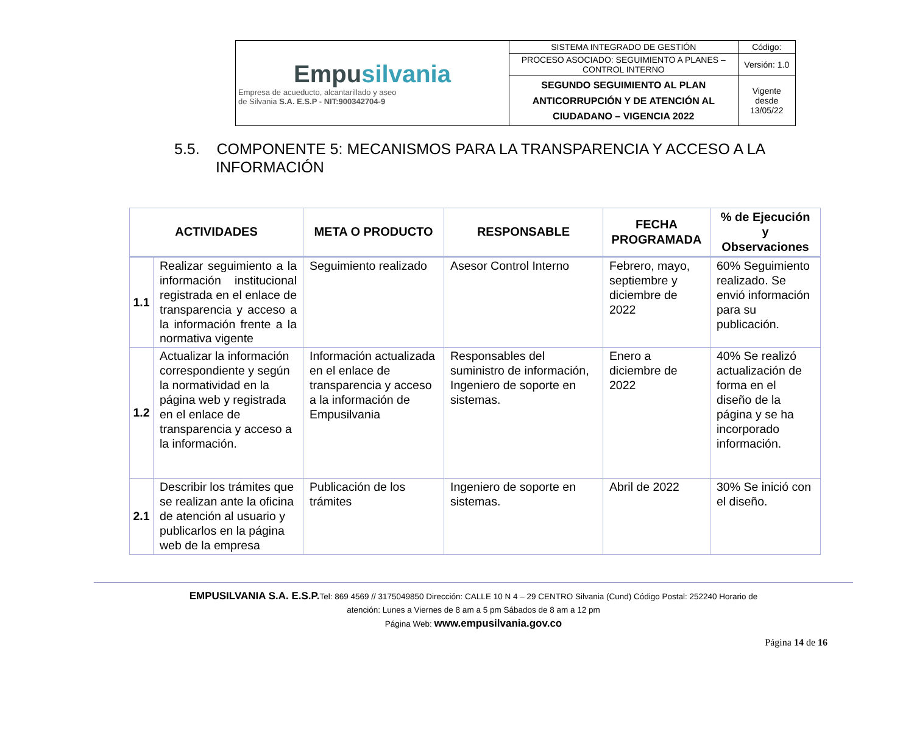| Empu silvania Empresa de acueducto, alcantarillado y aseo de Silvania S.A. E.S.P - NIT:900342704-9 | SISTEMA INTEGRADO DE GESTIÓN | Código: |
| | PROCESO ASOCIADO: SEGUIMIENTO A PLANES – CONTROL INTERNO | Versión: 1.0 |
| | SEGUNDO SEGUIMIENTO AL PLAN ANTICORRUPCIÓN Y DE ATENCIÓN AL CIUDADANO – VIGENCIA 2022 | Vigente desde 13/05/22 |
5.5. COMPONENTE 5: MECANISMOS PARA LA TRANSPARENCIA Y ACCESO A LA INFORMACIÓN
| ACTIVIDADES | | META O PRODUCTO | RESPONSABLE | FECHA PROGRAMADA | % de Ejecución y Observaciones |
| --- | --- | --- | --- | --- | --- |
| 1.1 | Realizar seguimiento a la información institucional registrada en el enlace de transparencia y acceso a la información frente a la normativa vigente | Seguimiento realizado | Asesor Control Interno | Febrero, mayo, septiembre y diciembre de 2022 | 60% Seguimiento realizado. Se envió información para su publicación. |
| 1.2 | Actualizar la información correspondiente y según la normatividad en la página web y registrada en el enlace de transparencia y acceso a la información. | Información actualizada en el enlace de transparencia y acceso a la información de Empusilvania | Responsables del suministro de información, Ingeniero de soporte en sistemas. | Enero a diciembre de 2022 | 40% Se realizó actualización de forma en el diseño de la página y se ha incorporado información. |
| 2.1 | Describir los trámites que se realizan ante la oficina de atención al usuario y publicarlos en la página web de la empresa | Publicación de los trámites | Ingeniero de soporte en sistemas. | Abril de 2022 | 30% Se inició con el diseño. |
EMPUSILVANIA S.A. E.S.P. Tel: 869 4569 // 3175049850 Dirección: CALLE 10 N 4 – 29 CENTRO Silvania (Cund) Código Postal: 252240 Horario de
atención: Lunes a Viernes de 8 am a 5 pm Sábados de 8 am a 12 pm
Página Web: www.empusilvania.gov.co
Página 14 de 16